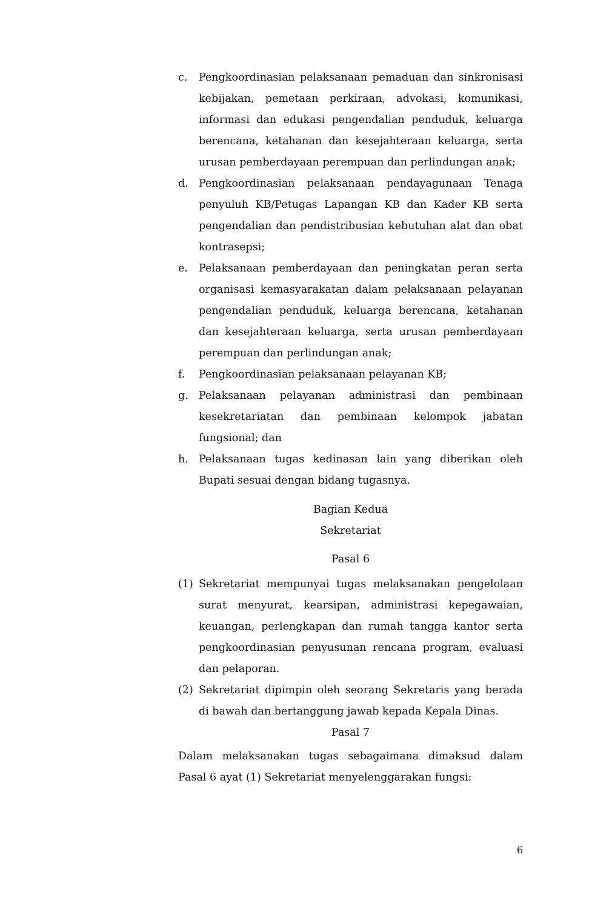c. Pengkoordinasian pelaksanaan pemaduan dan sinkronisasi kebijakan, pemetaan perkiraan, advokasi, komunikasi, informasi dan edukasi pengendalian penduduk, keluarga berencana, ketahanan dan kesejahteraan keluarga, serta urusan pemberdayaan perempuan dan perlindungan anak;
d. Pengkoordinasian pelaksanaan pendayagunaan Tenaga penyuluh KB/Petugas Lapangan KB dan Kader KB serta pengendalian dan pendistribusian kebutuhan alat dan obat kontrasepsi;
e. Pelaksanaan pemberdayaan dan peningkatan peran serta organisasi kemasyarakatan dalam pelaksanaan pelayanan pengendalian penduduk, keluarga berencana, ketahanan dan kesejahteraan keluarga, serta urusan pemberdayaan perempuan dan perlindungan anak;
f. Pengkoordinasian pelaksanaan pelayanan KB;
g. Pelaksanaan pelayanan administrasi dan pembinaan kesekretariatan dan pembinaan kelompok jabatan fungsional; dan
h. Pelaksanaan tugas kedinasan lain yang diberikan oleh Bupati sesuai dengan bidang tugasnya.
Bagian Kedua
Sekretariat
Pasal 6
(1) Sekretariat mempunyai tugas melaksanakan pengelolaan surat menyurat, kearsipan, administrasi kepegawaian, keuangan, perlengkapan dan rumah tangga kantor serta pengkoordinasian penyusunan rencana program, evaluasi dan pelaporan.
(2) Sekretariat dipimpin oleh seorang Sekretaris yang berada di bawah dan bertanggung jawab kepada Kepala Dinas.
Pasal 7
Dalam melaksanakan tugas sebagaimana dimaksud dalam Pasal 6 ayat (1) Sekretariat menyelenggarakan fungsi:
6